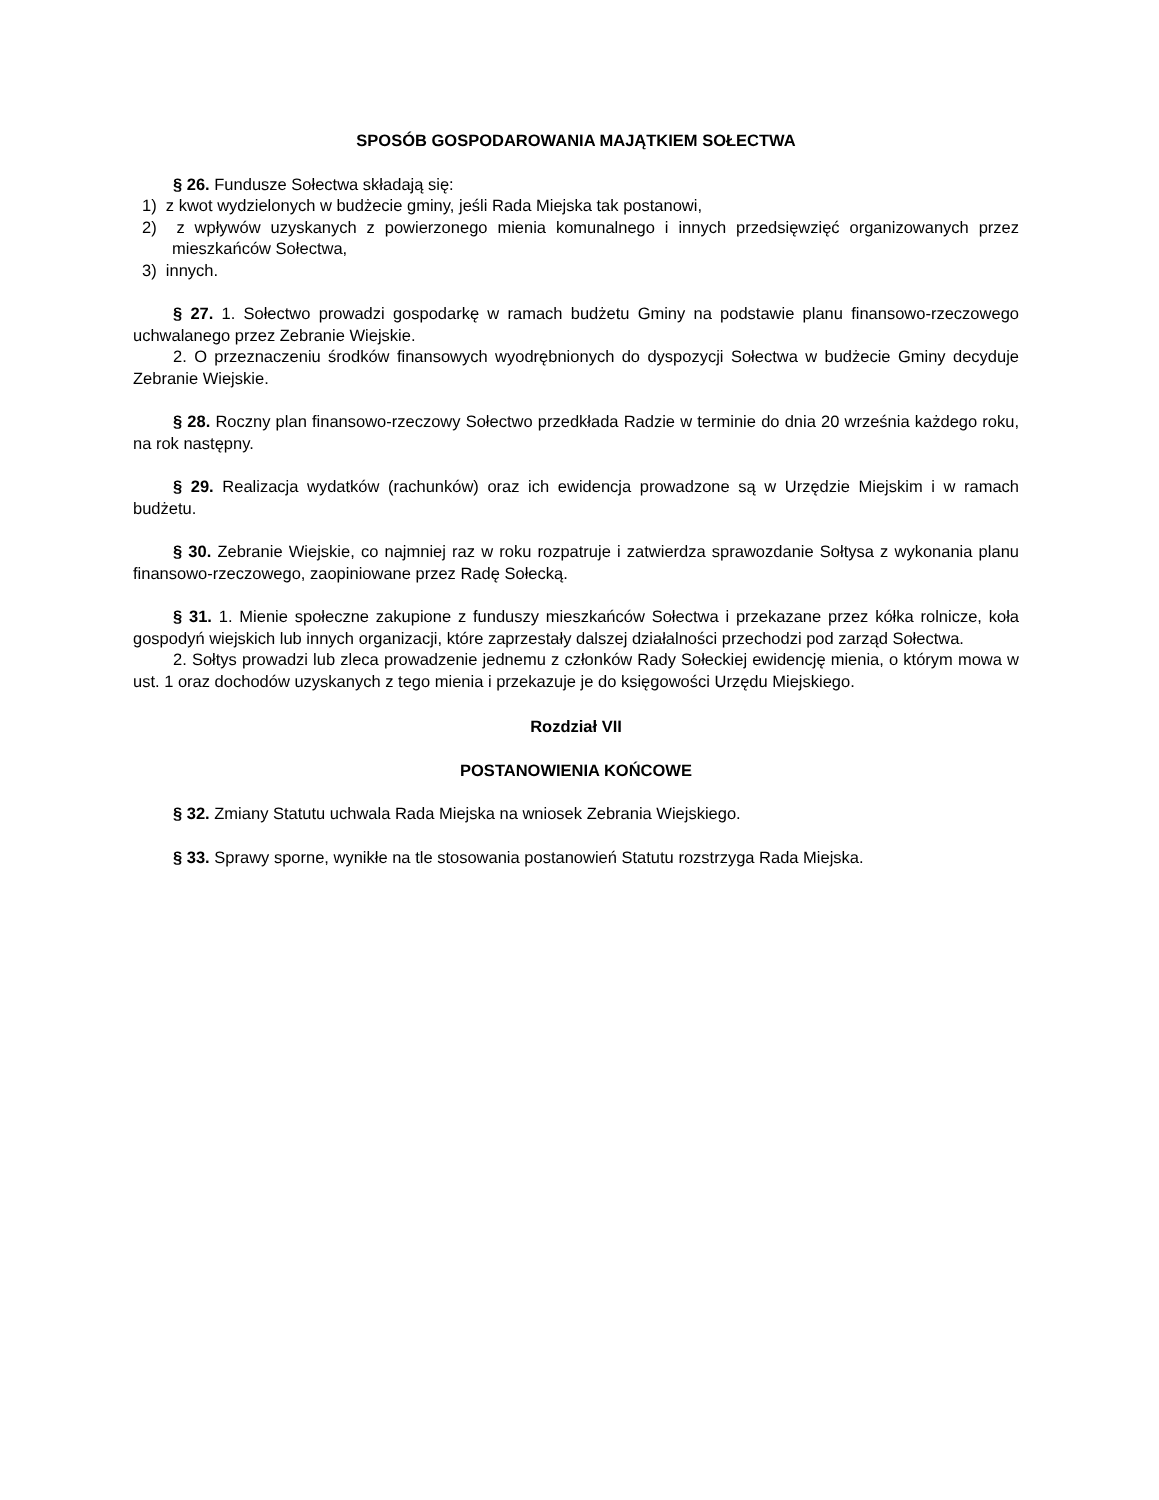SPOSÓB GOSPODAROWANIA MAJĄTKIEM SOŁECTWA
§ 26. Fundusze Sołectwa składają się:
1) z kwot wydzielonych w budżecie gminy, jeśli Rada Miejska tak postanowi,
2) z wpływów uzyskanych z powierzonego mienia komunalnego i innych przedsięwzięć organizowanych przez mieszkańców Sołectwa,
3) innych.
§ 27. 1. Sołectwo prowadzi gospodarkę w ramach budżetu Gminy na podstawie planu finansowo-rzeczowego uchwalanego przez Zebranie Wiejskie.
2. O przeznaczeniu środków finansowych wyodrębnionych do dyspozycji Sołectwa w budżecie Gminy decyduje Zebranie Wiejskie.
§ 28. Roczny plan finansowo-rzeczowy Sołectwo przedkłada Radzie w terminie do dnia 20 września każdego roku, na rok następny.
§ 29. Realizacja wydatków (rachunków) oraz ich ewidencja prowadzone są w Urzędzie Miejskim i w ramach budżetu.
§ 30. Zebranie Wiejskie, co najmniej raz w roku rozpatruje i zatwierdza sprawozdanie Sołtysa z wykonania planu finansowo-rzeczowego, zaopiniowane przez Radę Sołecką.
§ 31. 1. Mienie społeczne zakupione z funduszy mieszkańców Sołectwa i przekazane przez kółka rolnicze, koła gospodyń wiejskich lub innych organizacji, które zaprzestały dalszej działalności przechodzi pod zarząd Sołectwa.
2. Sołtys prowadzi lub zleca prowadzenie jednemu z członków Rady Sołeckiej ewidencję mienia, o którym mowa w ust. 1 oraz dochodów uzyskanych z tego mienia i przekazuje je do księgowości Urzędu Miejskiego.
Rozdział VII
POSTANOWIENIA KOŃCOWE
§ 32. Zmiany Statutu uchwala Rada Miejska na wniosek Zebrania Wiejskiego.
§ 33. Sprawy sporne, wynikłe na tle stosowania postanowień Statutu rozstrzyga Rada Miejska.